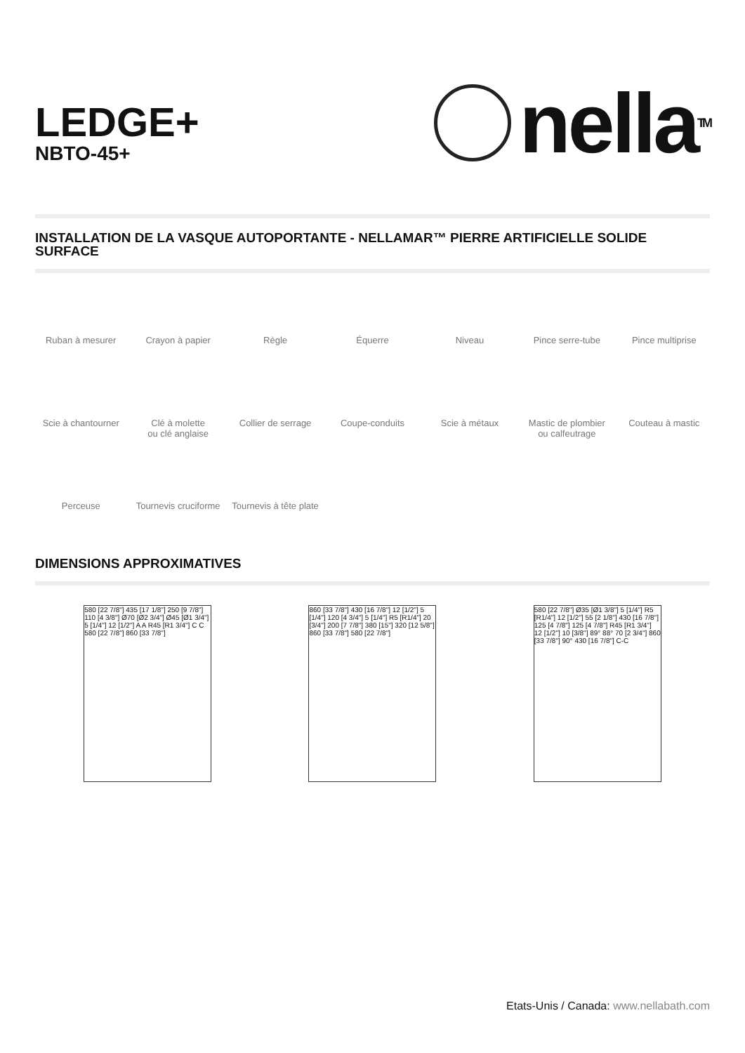LEDGE+
NBTO-45+
nella<sup>TM</sup>
INSTALLATION DE LA VASQUE AUTOPORTANTE - NELLAMAR™ PIERRE ARTIFICIELLE SOLIDE SURFACE
Ruban à mesurer
Crayon à papier
Règle
Équerre
Niveau
Pince serre-tube
Pince multiprise
Scie à chantourner
Clé à molette
ou clé anglaise
Collier de serrage
Coupe-conduits
Scie à métaux
Mastic de plombier
ou calfeutrage
Couteau à mastic
Perceuse
Tournevis cruciforme
Tournevis à tête plate
DIMENSIONS APPROXIMATIVES
580 [22 7/8"] 435 [17 1/8"] 250 [9 7/8"] 110 [4 3/8"] Ø70 [Ø2 3/4"] Ø45 [Ø1 3/4"] 5 [1/4"] 12 [1/2"] A A R45 [R1 3/4"] C C 580 [22 7/8"] 860 [33 7/8"]
860 [33 7/8"] 430 [16 7/8"] 12 [1/2"] 5 [1/4"] 120 [4 3/4"] 5 [1/4"] R5 [R1/4"] 20 [3/4"] 200 [7 7/8"] 380 [15"] 320 [12 5/8"] 860 [33 7/8"] 580 [22 7/8"]
580 [22 7/8"] Ø35 [Ø1 3/8"] 5 [1/4"] R5 [R1/4"] 12 [1/2"] 55 [2 1/8"] 430 [16 7/8"] 125 [4 7/8"] 125 [4 7/8"] R45 [R1 3/4"] 12 [1/2"] 10 [3/8"] 89° 88° 70 [2 3/4"] 860 [33 7/8"] 90° 430 [16 7/8"] C-C
Etats-Unis / Canada: www.nellabath.com